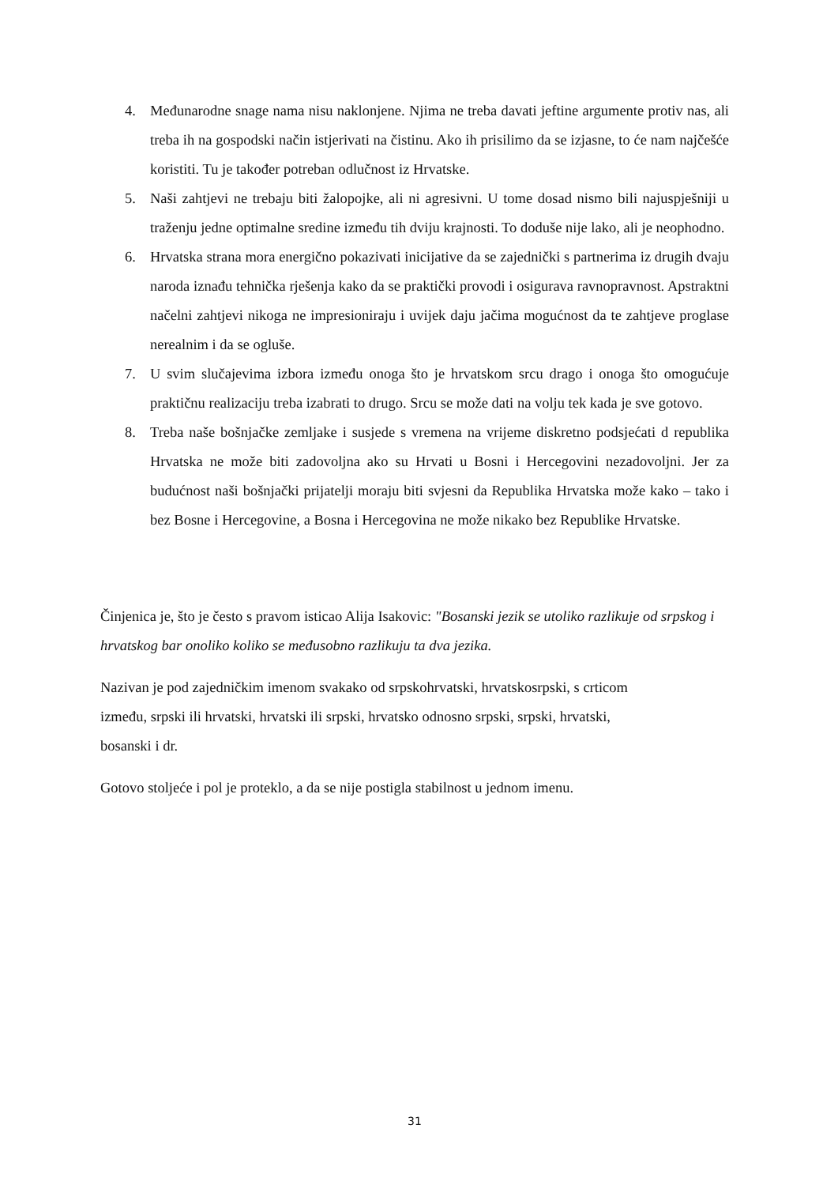4. Međunarodne snage nama nisu naklonjene. Njima ne treba davati jeftine argumente protiv nas, ali treba ih na gospodski način istjerivati na čistinu. Ako ih prisilimo da se izjasne, to će nam najčešće koristiti. Tu je također potreban odlučnost iz Hrvatske.
5. Naši zahtjevi ne trebaju biti žalopojke, ali ni agresivni. U tome dosad nismo bili najuspješniji u traženju jedne optimalne sredine između tih dviju krajnosti. To doduše nije lako, ali je neophodno.
6. Hrvatska strana mora energično pokazivati inicijative da se zajednički s partnerima iz drugih dvaju naroda iznađu tehnička rješenja kako da se praktički provodi i osigurava ravnopravnost. Apstraktni načelni zahtjevi nikoga ne impresioniraju i uvijek daju jačima mogućnost da te zahtjeve proglase nerealnim i da se ogluše.
7. U svim slučajevima izbora između onoga što je hrvatskom srcu drago i onoga što omogućuje praktičnu realizaciju treba izabrati to drugo. Srcu se može dati na volju tek kada je sve gotovo.
8. Treba naše bošnjačke zemljake i susjede s vremena na vrijeme diskretno podsjećati d republika Hrvatska ne može biti zadovoljna ako su Hrvati u Bosni i Hercegovini nezadovoljni. Jer za budućnost naši bošnjački prijatelji moraju biti svjesni da Republika Hrvatska može kako – tako i bez Bosne i Hercegovine, a Bosna i Hercegovina ne može nikako bez Republike Hrvatske.
Činjenica je, što je često s pravom isticao Alija Isakovic: "Bosanski jezik se utoliko razlikuje od srpskog i hrvatskog bar onoliko koliko se međusobno razlikuju ta dva jezika.
Nazivan je pod zajedničkim imenom svakako od srpskohrvatski, hrvatskosrpski, s crticom
između, srpski ili hrvatski, hrvatski ili srpski, hrvatsko odnosno srpski, srpski, hrvatski,
bosanski i dr.
Gotovo stoljeće i pol je proteklo, a da se nije postigla stabilnost u jednom imenu.
31